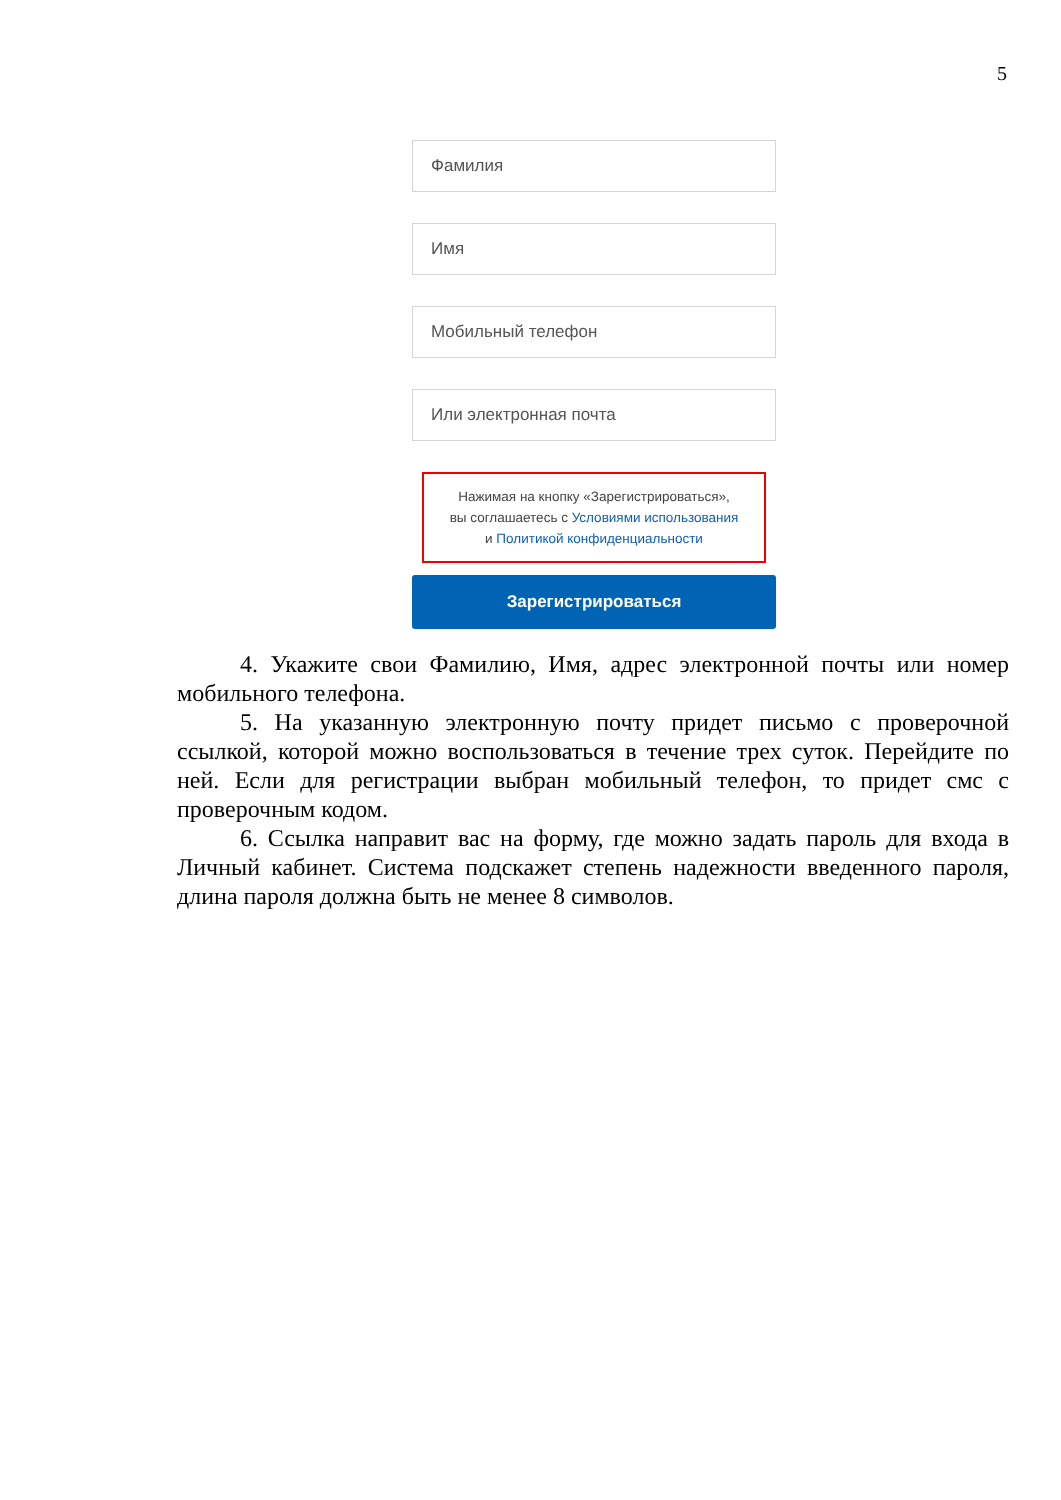5
Фамилия
Имя
Мобильный телефон
Или электронная почта
Нажимая на кнопку «Зарегистрироваться»,
вы соглашаетесь с Условиями использования
и Политикой конфиденциальности
Зарегистрироваться
4. Укажите свои Фамилию, Имя, адрес электронной почты или номер мобильного телефона.
5. На указанную электронную почту придет письмо с проверочной ссылкой, которой можно воспользоваться в течение трех суток. Перейдите по ней. Если для регистрации выбран мобильный телефон, то придет смс с проверочным кодом.
6. Ссылка направит вас на форму, где можно задать пароль для входа в Личный кабинет. Система подскажет степень надежности введенного пароля, длина пароля должна быть не менее 8 символов.